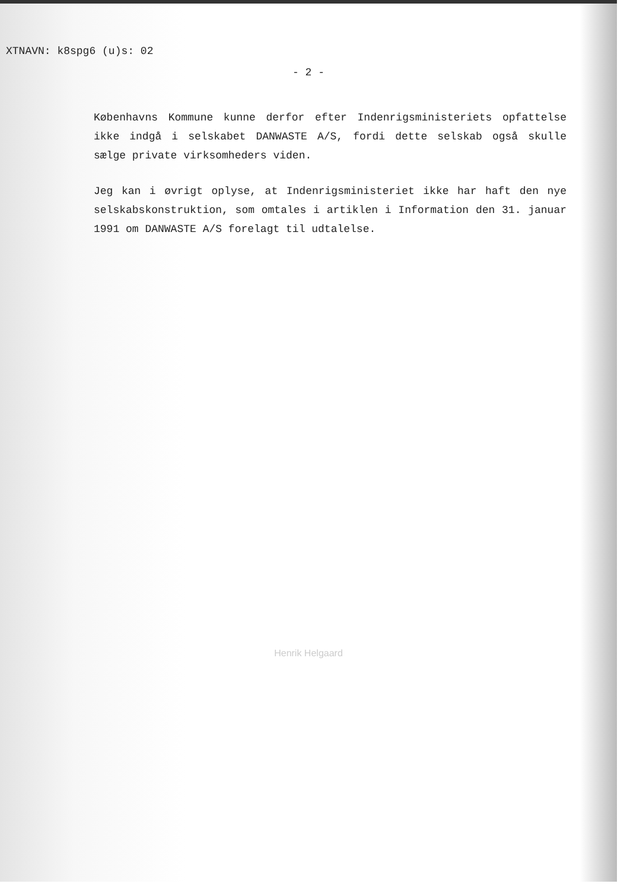XTNAVN: k8spg6 (u)s: 02
- 2 -
Københavns Kommune kunne derfor efter Indenrigsministeriets opfattelse ikke indgå i selskabet DANWASTE A/S, fordi dette selskab også skulle sælge private virksomheders viden.
Jeg kan i øvrigt oplyse, at Indenrigsministeriet ikke har haft den nye selskabskonstruktion, som omtales i artiklen i Information den 31. januar 1991 om DANWASTE A/S forelagt til udtalelse.
Henrik Helgaard